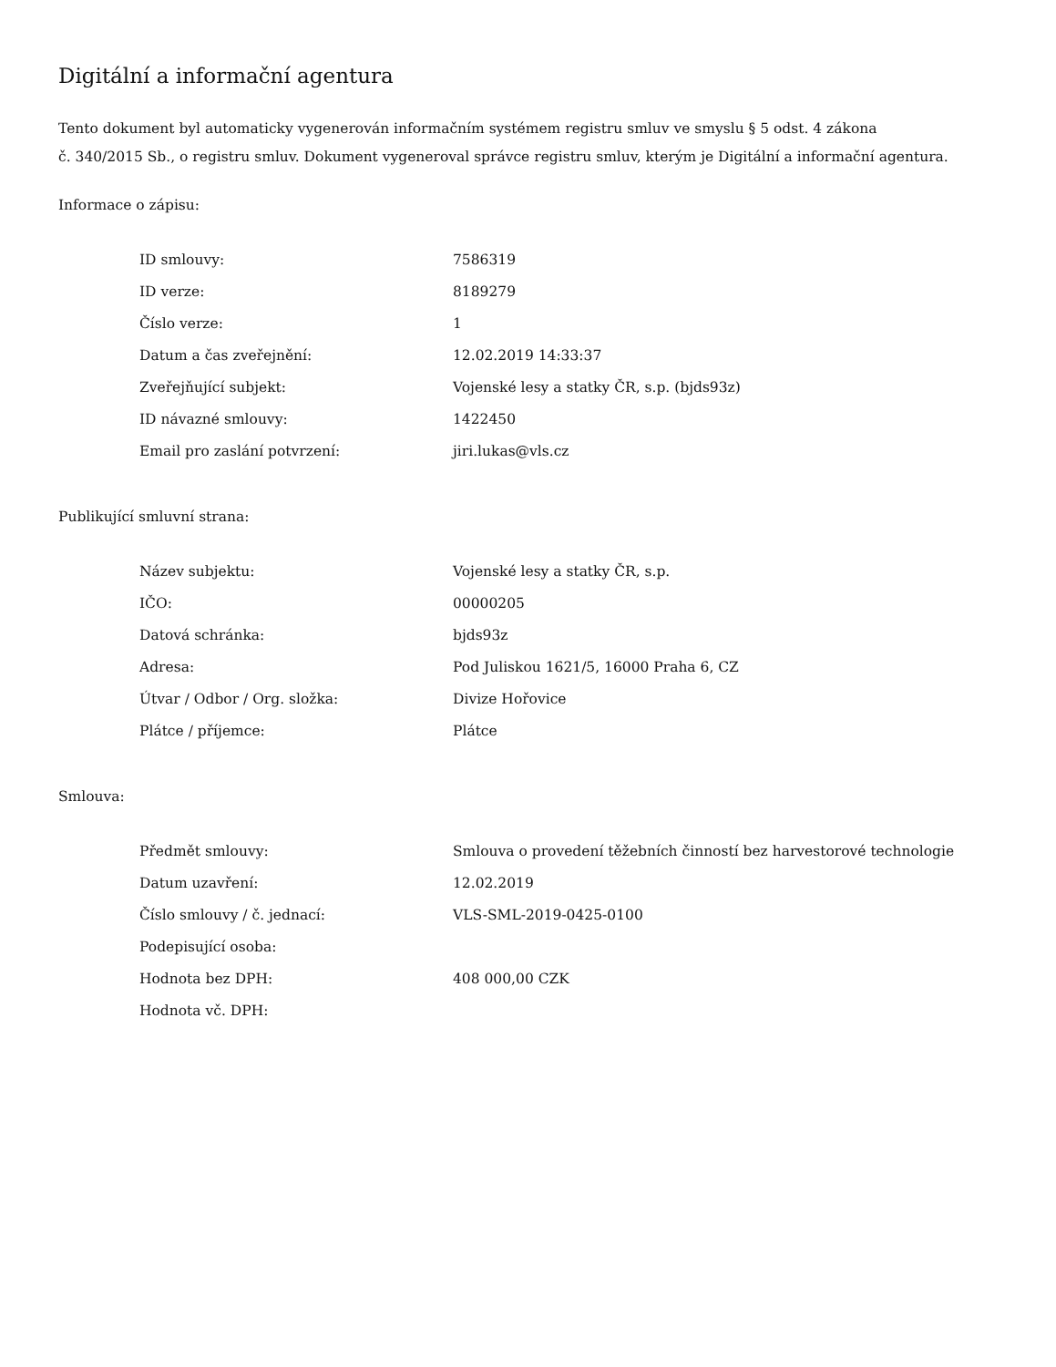Digitální a informační agentura
Tento dokument byl automaticky vygenerován informačním systémem registru smluv ve smyslu § 5 odst. 4 zákona
č. 340/2015 Sb., o registru smluv. Dokument vygeneroval správce registru smluv, kterým je Digitální a informační agentura.
Informace o zápisu:
| ID smlouvy: | 7586319 |
| ID verze: | 8189279 |
| Číslo verze: | 1 |
| Datum a čas zveřejnění: | 12.02.2019 14:33:37 |
| Zveřejňující subjekt: | Vojenské lesy a statky ČR, s.p. (bjds93z) |
| ID návazné smlouvy: | 1422450 |
| Email pro zaslání potvrzení: | jiri.lukas@vls.cz |
Publikující smluvní strana:
| Název subjektu: | Vojenské lesy a statky ČR, s.p. |
| IČO: | 00000205 |
| Datová schránka: | bjds93z |
| Adresa: | Pod Juliskou 1621/5, 16000 Praha 6, CZ |
| Útvar / Odbor / Org. složka: | Divize Hořovice |
| Plátce / příjemce: | Plátce |
Smlouva:
| Předmět smlouvy: | Smlouva o provedení těžebních činností bez harvestorové technologie |
| Datum uzavření: | 12.02.2019 |
| Číslo smlouvy / č. jednací: | VLS-SML-2019-0425-0100 |
| Podepisující osoba: | |
| Hodnota bez DPH: | 408 000,00 CZK |
| Hodnota vč. DPH: | |